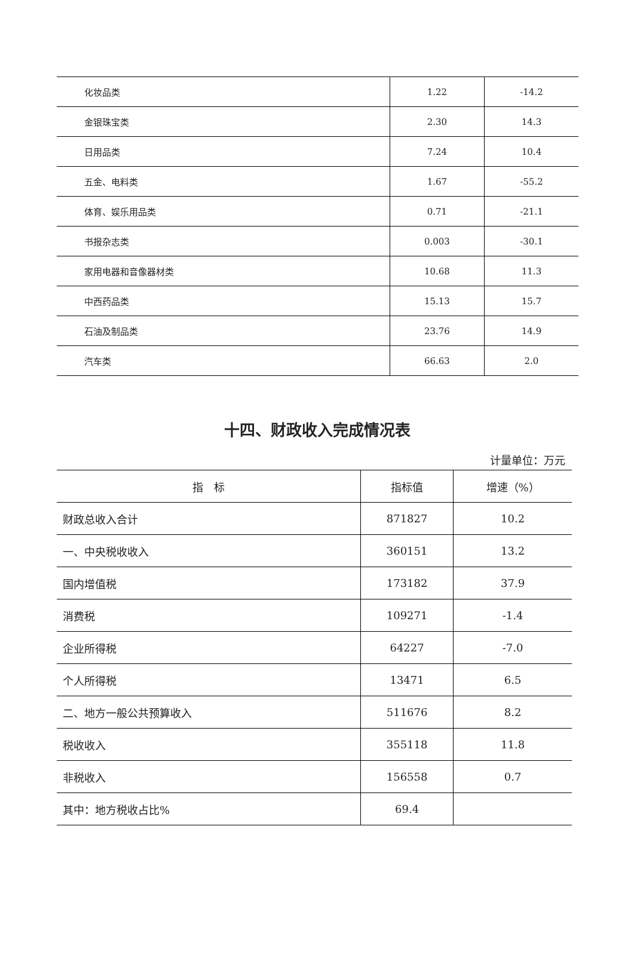| 化妆品类 | 1.22 | -14.2 |
| 金银珠宝类 | 2.30 | 14.3 |
| 日用品类 | 7.24 | 10.4 |
| 五金、电料类 | 1.67 | -55.2 |
| 体育、娱乐用品类 | 0.71 | -21.1 |
| 书报杂志类 | 0.003 | -30.1 |
| 家用电器和音像器材类 | 10.68 | 11.3 |
| 中西药品类 | 15.13 | 15.7 |
| 石油及制品类 | 23.76 | 14.9 |
| 汽车类 | 66.63 | 2.0 |
十四、财政收入完成情况表
计量单位：万元
| 指 标 | 指标值 | 增速（%） |
| --- | --- | --- |
| 财政总收入合计 | 871827 | 10.2 |
| 一、中央税收收入 | 360151 | 13.2 |
| 国内增值税 | 173182 | 37.9 |
| 消费税 | 109271 | -1.4 |
| 企业所得税 | 64227 | -7.0 |
| 个人所得税 | 13471 | 6.5 |
| 二、地方一般公共预算收入 | 511676 | 8.2 |
| 税收收入 | 355118 | 11.8 |
| 非税收入 | 156558 | 0.7 |
| 其中：地方税收占比% | 69.4 | |